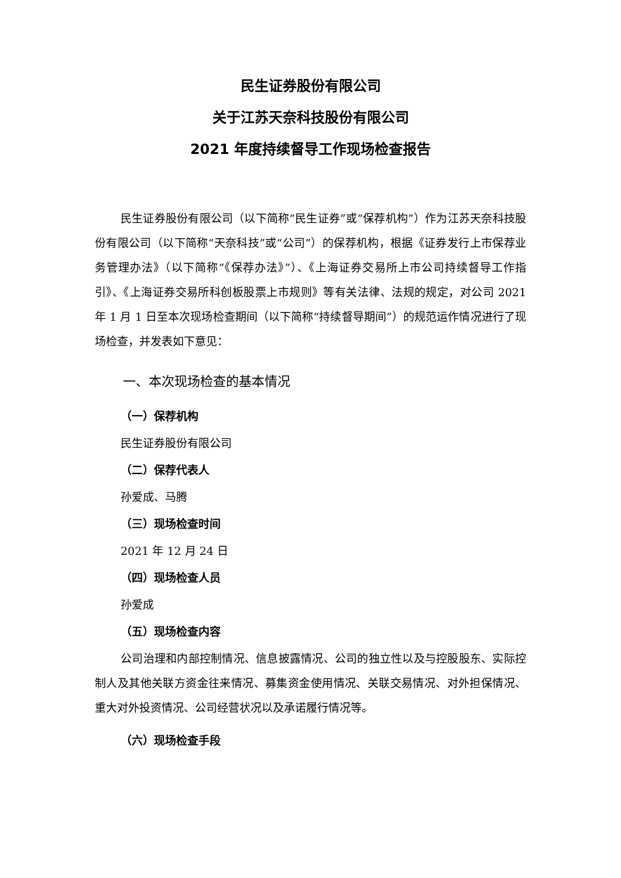民生证券股份有限公司
关于江苏天奈科技股份有限公司
2021 年度持续督导工作现场检查报告
民生证券股份有限公司（以下简称“民生证券”或“保荐机构”）作为江苏天奈科技股份有限公司（以下简称“天奈科技”或“公司”）的保荐机构，根据《证券发行上市保荐业务管理办法》（以下简称“《保荐办法》”）、《上海证券交易所上市公司持续督导工作指引》、《上海证券交易所科创板股票上市规则》等有关法律、法规的规定，对公司 2021 年 1 月 1 日至本次现场检查期间（以下简称“持续督导期间”）的规范运作情况进行了现场检查，并发表如下意见：
一、本次现场检查的基本情况
（一）保荐机构
民生证券股份有限公司
（二）保荐代表人
孙爱成、马腾
（三）现场检查时间
2021 年 12 月 24 日
（四）现场检查人员
孙爱成
（五）现场检查内容
公司治理和内部控制情况、信息披露情况、公司的独立性以及与控股股东、实际控制人及其他关联方资金往来情况、募集资金使用情况、关联交易情况、对外担保情况、重大对外投资情况、公司经营状况以及承诺履行情况等。
（六）现场检查手段